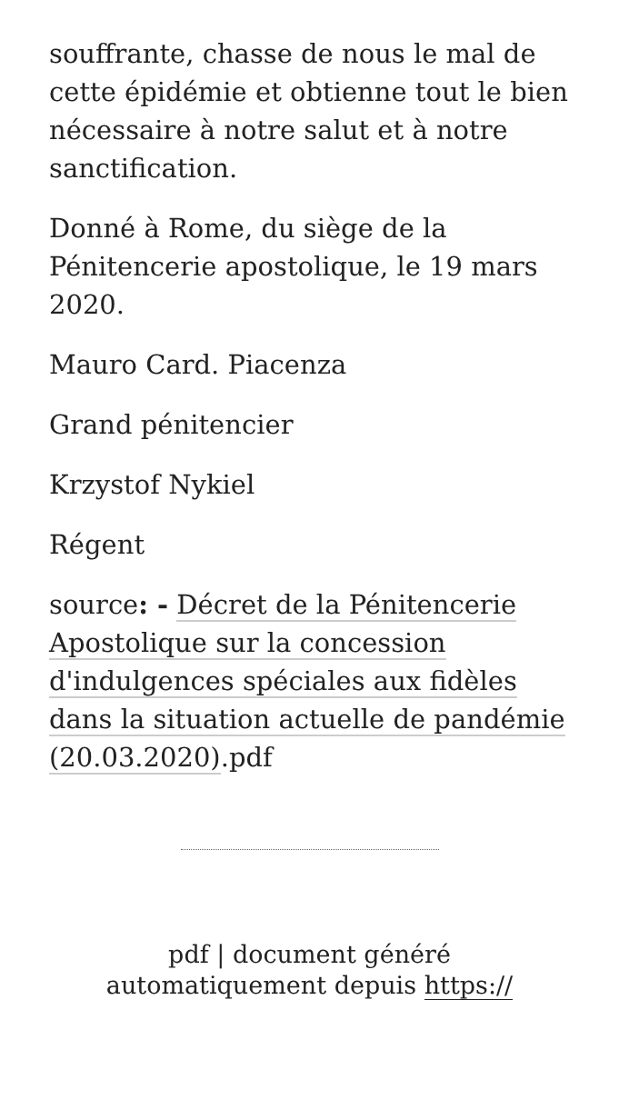souffrante, chasse de nous le mal de cette épidémie et obtienne tout le bien nécessaire à notre salut et à notre sanctification.
Donné à Rome, du siège de la Pénitencerie apostolique, le 19 mars 2020.
Mauro Card. Piacenza
Grand pénitencier
Krzystof Nykiel
Régent
source: - Décret de la Pénitencerie Apostolique sur la concession d'indulgences spéciales aux fidèles dans la situation actuelle de pandémie (20.03.2020).pdf
pdf | document généré automatiquement depuis https://